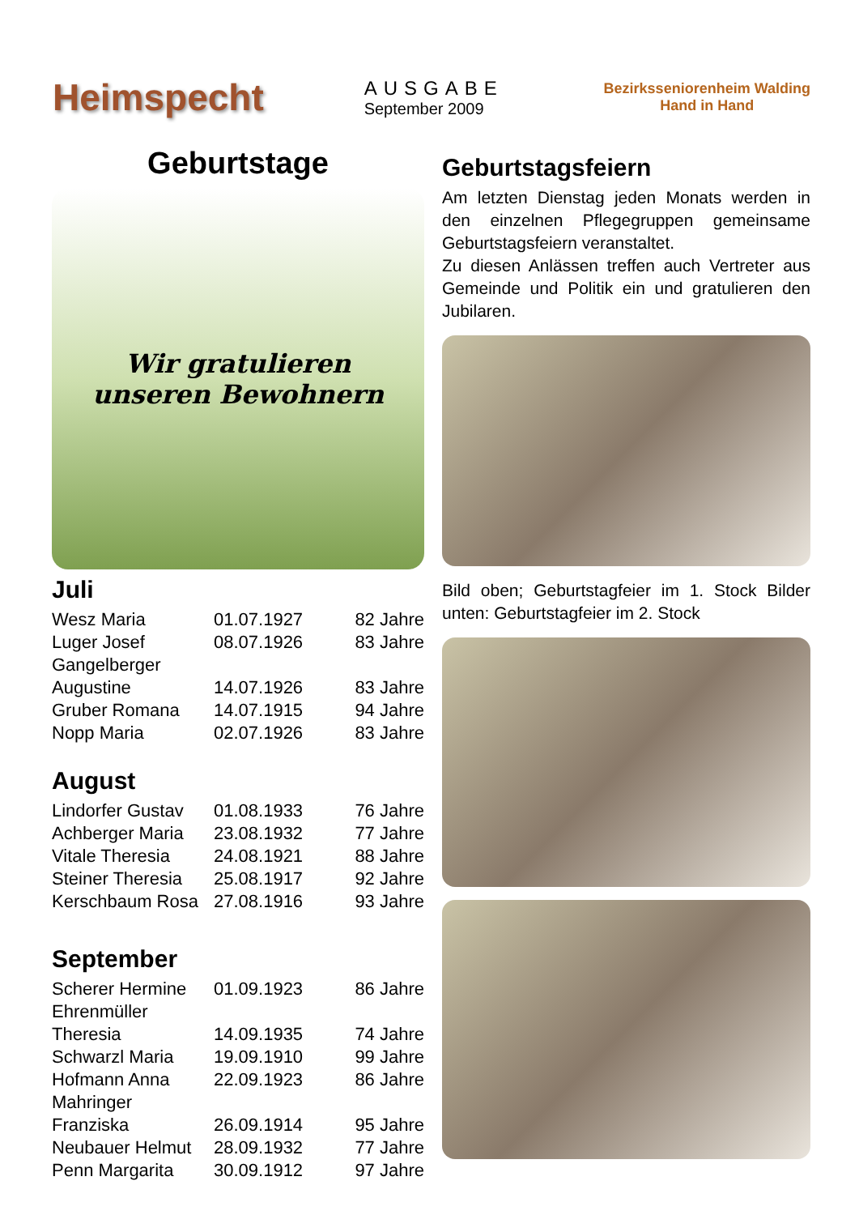Heimspecht
AUSGABE
September 2009
Bezirksseniorenheim Walding
Hand in Hand
Geburtstage
Wir gratulieren
unseren Bewohnern
Juli
| Wesz Maria | 01.07.1927 | 82 Jahre |
| Luger Josef | 08.07.1926 | 83 Jahre |
| Gangelberger Augustine | 14.07.1926 | 83 Jahre |
| Gruber Romana | 14.07.1915 | 94 Jahre |
| Nopp Maria | 02.07.1926 | 83 Jahre |
August
| Lindorfer Gustav | 01.08.1933 | 76 Jahre |
| Achberger Maria | 23.08.1932 | 77 Jahre |
| Vitale Theresia | 24.08.1921 | 88 Jahre |
| Steiner Theresia | 25.08.1917 | 92 Jahre |
| Kerschbaum Rosa | 27.08.1916 | 93 Jahre |
September
| Scherer Hermine | 01.09.1923 | 86 Jahre |
| Ehrenmüller Theresia | 14.09.1935 | 74 Jahre |
| Schwarzl Maria | 19.09.1910 | 99 Jahre |
| Hofmann Anna | 22.09.1923 | 86 Jahre |
| Mahringer Franziska | 26.09.1914 | 95 Jahre |
| Neubauer Helmut | 28.09.1932 | 77 Jahre |
| Penn Margarita | 30.09.1912 | 97 Jahre |
Geburtstagsfeiern
Am letzten Dienstag jeden Monats werden in den einzelnen Pflegegruppen gemeinsame Geburtstagsfeiern veranstaltet.
Zu diesen Anlässen treffen auch Vertreter aus Gemeinde und Politik ein und gratulieren den Jubilaren.
Bild oben; Geburtstagfeier im 1. Stock Bilder unten: Geburtstagfeier im 2. Stock